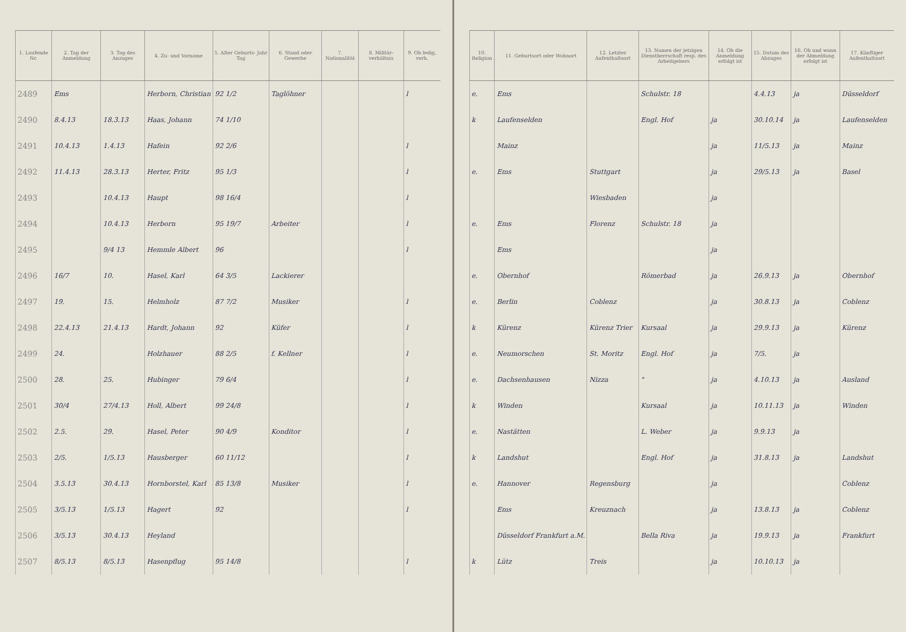| 1. Laufende Nr. | 2. Tag der Anmeldung | 3. Tag des Anzuges | 4. Zu- und Vorname | 5. Alter Geburts- Jahr Tag | 6. Stand oder Gewerbe | 7. Nationalität | 8. Militär- verhältnis | 9. Ob ledig, verh. |
| --- | --- | --- | --- | --- | --- | --- | --- | --- |
| 2489 | Ems | | Herborn, Christian | 92 1/2 | Taglöhner | | | l |
| 2490 | 8.4.13 | 18.3.13 | Haas, Johann | 74 1/10 | | | | |
| 2491 | 10.4.13 | 1.4.13 | Hafein | 92 2/6 | | | | l |
| 2492 | 11.4.13 | 28.3.13 | Herter, Fritz | 95 1/3 | | | | l |
| 2493 | | 10.4.13 | Haupt | 98 16/4 | | | | l |
| 2494 | | 10.4.13 | Herborn | 95 19/7 | Arbeiter | | | l |
| 2495 | | 9/4 13 | Hemmle Albert | 96 | | | | l |
| 2496 | 16/7 | 10. | Hasel, Karl | 64 3/5 | Lackierer | | | |
| 2497 | 19. | 15. | Helmholz | 87 7/2 | Musiker | | | l |
| 2498 | 22.4.13 | 21.4.13 | Hardt, Johann | 92 | Küfer | | | l |
| 2499 | 24. | | Holzhauer | 88 2/5 | f. Kellner | | | l |
| 2500 | 28. | 25. | Hubinger | 79 6/4 | | | | l |
| 2501 | 30/4 | 27/4.13 | Holl, Albert | 99 24/8 | | | | l |
| 2502 | 2.5. | 29. | Hasel, Peter | 90 4/9 | Konditor | | | l |
| 2503 | 2/5. | 1/5.13 | Hausberger | 60 11/12 | | | | l |
| 2504 | 3.5.13 | 30.4.13 | Hornborstel, Karl | 85 13/8 | Musiker | | | l |
| 2505 | 3/5.13 | 1/5.13 | Hagert | 92 | | | | l |
| 2506 | 3/5.13 | 30.4.13 | Heyland | | | | | |
| 2507 | 8/5.13 | 8/5.13 | Hasenpflug | 95 14/8 | | | | l |
| 10. Religion | 11. Geburtsort oder Wohnort | 12. Letzter Aufenthaltsort | 13. Namen der jetzigen Dienstherrschaft resp. des Arbeitgebers | 14. Ob die Anmeldung erfolgt ist | 15. Datum des Abzuges | 16. Ob und wann der Abmeldung erfolgt ist | 17. Künftiger Aufenthaltsort |
| --- | --- | --- | --- | --- | --- | --- | --- |
| e. | Ems | | Schulstr. 18 | | 4.4.13 | ja | Düsseldorf |
| k | Laufenselden | | Engl. Hof | ja | 30.10.14 | ja | Laufenselden |
| | Mainz | | | ja | 11/5.13 | ja | Mainz |
| e. | Ems | Stuttgart | | ja | 29/5.13 | ja | Basel |
| | | Wiesbaden | | ja | | | |
| e. | Ems | Florenz | Schulstr. 18 | ja | | | |
| | Ems | | | ja | | | |
| e. | Obernhof | | Römerbad | ja | 26.9.13 | ja | Obernhof |
| e. | Berlin | Coblenz | | ja | 30.8.13 | ja | Coblenz |
| k | Kürenz | Kürenz Trier | Kursaal | ja | 29.9.13 | ja | Kürenz |
| e. | Neumorschen | St. Moritz | Engl. Hof | ja | 7/5. | ja | |
| e. | Dachsenhausen | Nizza | " | ja | 4.10.13 | ja | Ausland |
| k | Winden | | Kursaal | ja | 10.11.13 | ja | Winden |
| e. | Nastätten | | L. Weber | ja | 9.9.13 | ja | |
| k | Landshut | | Engl. Hof | ja | 31.8.13 | ja | Landshut |
| e. | Hannover | Regensburg | | ja | | | Coblenz |
| | Ems | Kreuznach | | ja | 13.8.13 | ja | Coblenz |
| | Düsseldorf Frankfurt a.M. | | Bella Riva | ja | 19.9.13 | ja | Frankfurt |
| k | Lütz | Treis | | ja | 10.10.13 | ja | |